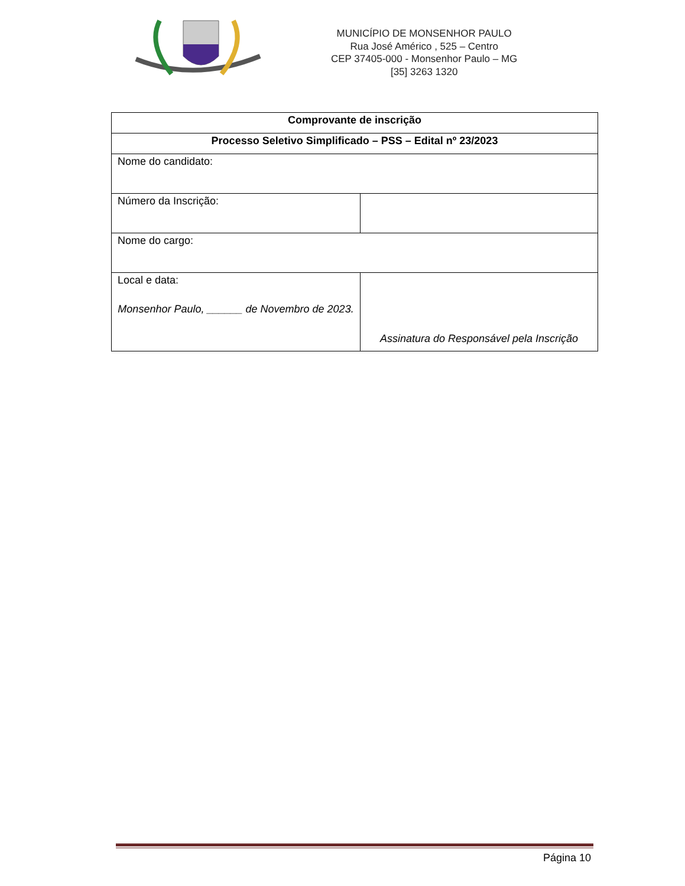MUNICÍPIO DE MONSENHOR PAULO
Rua José Américo , 525 – Centro
CEP 37405-000 - Monsenhor Paulo – MG
[35] 3263 1320
| Comprovante de inscrição | |
| Processo Seletivo Simplificado – PSS – Edital nº 23/2023 | |
| Nome do candidato: | |
| Número da Inscrição: | |
| Nome do cargo: | |
| Local e data: Monsenhor Paulo, ______ de Novembro de 2023. | Assinatura do Responsável pela Inscrição |
Página 10